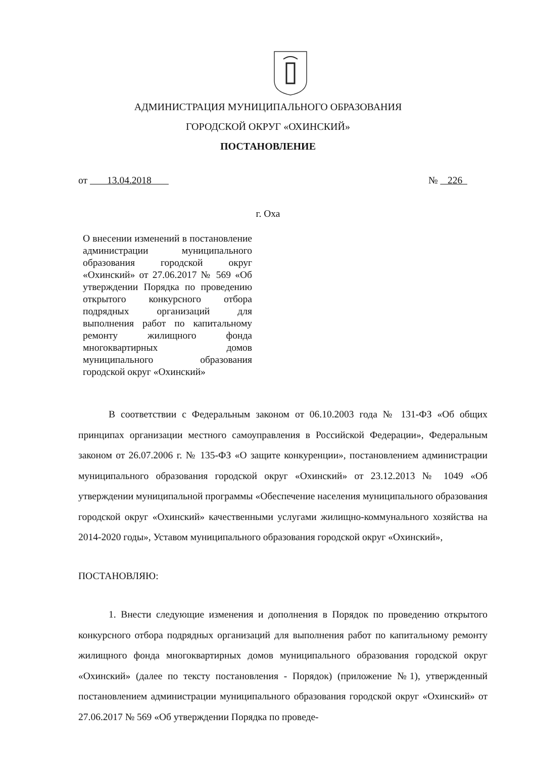АДМИНИСТРАЦИЯ МУНИЦИПАЛЬНОГО ОБРАЗОВАНИЯ
ГОРОДСКОЙ ОКРУГ «ОХИНСКИЙ»
ПОСТАНОВЛЕНИЕ
от 13.04.2018 № 226
г. Оха
О внесении изменений в постановление администрации муниципального образования городской округ «Охинский» от 27.06.2017 № 569 «Об утверждении Порядка по проведению открытого конкурсного отбора подрядных организаций для выполнения работ по капитальному ремонту жилищного фонда многоквартирных домов муниципального образования городской округ «Охинский»
В соответствии с Федеральным законом от 06.10.2003 года № 131-ФЗ «Об общих принципах организации местного самоуправления в Российской Федерации», Федеральным законом от 26.07.2006 г. № 135-ФЗ «О защите конкуренции», постановлением администрации муниципального образования городской округ «Охинский» от 23.12.2013 № 1049 «Об утверждении муниципальной программы «Обеспечение населения муниципального образования городской округ «Охинский» качественными услугами жилищно-коммунального хозяйства на 2014-2020 годы», Уставом муниципального образования городской округ «Охинский»,
ПОСТАНОВЛЯЮ:
1. Внести следующие изменения и дополнения в Порядок по проведению открытого конкурсного отбора подрядных организаций для выполнения работ по капитальному ремонту жилищного фонда многоквартирных домов муниципального образования городской округ «Охинский» (далее по тексту постановления - Порядок) (приложение №1), утвержденный постановлением администрации муниципального образования городской округ «Охинский» от 27.06.2017 № 569 «Об утверждении Порядка по проведе-